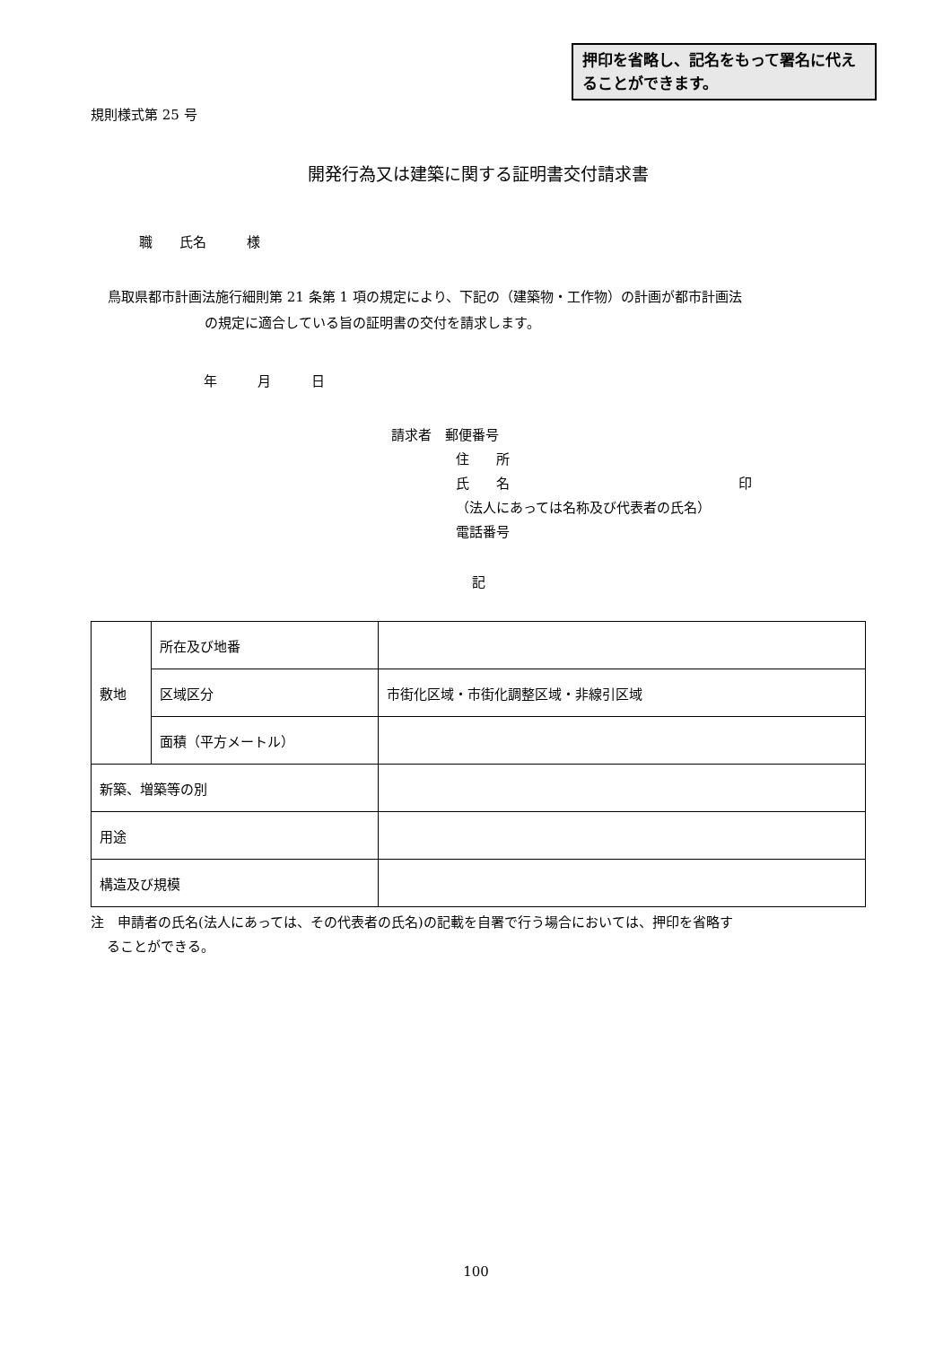押印を省略し、記名をもって署名に代えることができます。
規則様式第 25 号
開発行為又は建築に関する証明書交付請求書
職　　氏名　　　様
鳥取県都市計画法施行細則第 21 条第 1 項の規定により、下記の（建築物・工作物）の計画が都市計画法
の規定に適合している旨の証明書の交付を請求します。
年　　　月　　　日
請求者　郵便番号
住　　所
氏　　名　　　　　　　　　　　　　　　　　印
（法人にあっては名称及び代表者の氏名）
電話番号
記
| 敷地 | 所在及び地番 | |
| | 区域区分 | 市街化区域・市街化調整区域・非線引区域 |
| | 面積（平方メートル） | |
| 新築、増築等の別 | | |
| 用途 | | |
| 構造及び規模 | | |
注　申請者の氏名(法人にあっては、その代表者の氏名)の記載を自署で行う場合においては、押印を省略す
ることができる。
100